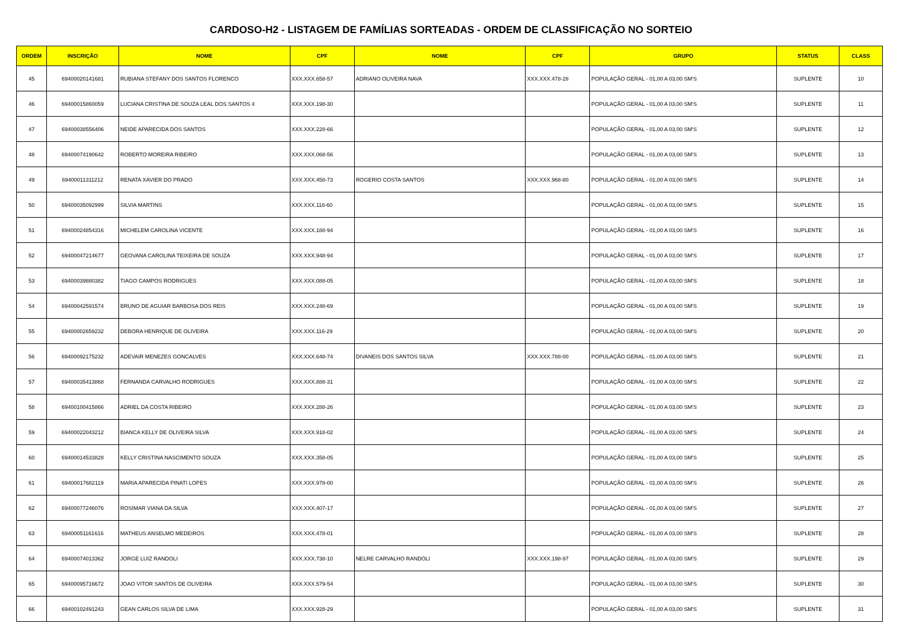CARDOSO-H2 - LISTAGEM DE FAMÍLIAS SORTEADAS - ORDEM DE CLASSIFICAÇÃO NO SORTEIO
| ORDEM | INSCRIÇÃO | NOME | CPF | NOME | CPF | GRUPO | STATUS | CLASS |
| --- | --- | --- | --- | --- | --- | --- | --- | --- |
| 45 | 69400020141681 | RUBIANA STEFANY DOS SANTOS FLORENCO | XXX.XXX.658-57 | ADRIANO OLIVEIRA NAVA | XXX.XXX.478-28 | POPULAÇÃO GERAL - 01,00 A 03,00 SM'S | SUPLENTE | 10 |
| 46 | 69400015860059 | LUCIANA CRISTINA DE SOUZA LEAL DOS SANTOS 4 | XXX.XXX.198-30 | | | POPULAÇÃO GERAL - 01,00 A 03,00 SM'S | SUPLENTE | 11 |
| 47 | 69400038556406 | NEIDE APARECIDA DOS SANTOS | XXX.XXX.228-66 | | | POPULAÇÃO GERAL - 01,00 A 03,00 SM'S | SUPLENTE | 12 |
| 48 | 69400074190642 | ROBERTO MOREIRA RIBEIRO | XXX.XXX.068-56 | | | POPULAÇÃO GERAL - 01,00 A 03,00 SM'S | SUPLENTE | 13 |
| 49 | 69400011311212 | RENATA XAVIER DO PRADO | XXX.XXX.458-73 | ROGERIO COSTA SANTOS | XXX.XXX.968-80 | POPULAÇÃO GERAL - 01,00 A 03,00 SM'S | SUPLENTE | 14 |
| 50 | 69400035092999 | SILVIA MARTINS | XXX.XXX.118-60 | | | POPULAÇÃO GERAL - 01,00 A 03,00 SM'S | SUPLENTE | 15 |
| 51 | 69400024854316 | MICHELEM CAROLINA VICENTE | XXX.XXX.188-94 | | | POPULAÇÃO GERAL - 01,00 A 03,00 SM'S | SUPLENTE | 16 |
| 52 | 69400047214677 | GEOVANA CAROLINA TEIXEIRA DE SOUZA | XXX.XXX.948-94 | | | POPULAÇÃO GERAL - 01,00 A 03,00 SM'S | SUPLENTE | 17 |
| 53 | 69400039880382 | TIAGO CAMPOS RODRIGUES | XXX.XXX.088-05 | | | POPULAÇÃO GERAL - 01,00 A 03,00 SM'S | SUPLENTE | 18 |
| 54 | 69400042591574 | BRUNO DE AGUIAR BARBOSA DOS REIS | XXX.XXX.248-69 | | | POPULAÇÃO GERAL - 01,00 A 03,00 SM'S | SUPLENTE | 19 |
| 55 | 69400002659232 | DEBORA HENRIQUE DE OLIVEIRA | XXX.XXX.116-29 | | | POPULAÇÃO GERAL - 01,00 A 03,00 SM'S | SUPLENTE | 20 |
| 56 | 69400092175232 | ADEVAIR MENEZES GONCALVES | XXX.XXX.648-74 | DIVANEIS DOS SANTOS SILVA | XXX.XXX.788-00 | POPULAÇÃO GERAL - 01,00 A 03,00 SM'S | SUPLENTE | 21 |
| 57 | 69400035413868 | FERNANDA CARVALHO RODRIGUES | XXX.XXX.888-31 | | | POPULAÇÃO GERAL - 01,00 A 03,00 SM'S | SUPLENTE | 22 |
| 58 | 69400100415866 | ADRIEL DA COSTA RIBEIRO | XXX.XXX.288-26 | | | POPULAÇÃO GERAL - 01,00 A 03,00 SM'S | SUPLENTE | 23 |
| 59 | 69400022043212 | BIANCA KELLY DE OLIVEIRA SILVA | XXX.XXX.918-02 | | | POPULAÇÃO GERAL - 01,00 A 03,00 SM'S | SUPLENTE | 24 |
| 60 | 69400014533828 | KELLY CRISTINA NASCIMENTO SOUZA | XXX.XXX.358-05 | | | POPULAÇÃO GERAL - 01,00 A 03,00 SM'S | SUPLENTE | 25 |
| 61 | 69400017682119 | MARIA APARECIDA PINATI LOPES | XXX.XXX.978-00 | | | POPULAÇÃO GERAL - 01,00 A 03,00 SM'S | SUPLENTE | 26 |
| 62 | 69400077246076 | ROSIMAR VIANA DA SILVA | XXX.XXX.407-17 | | | POPULAÇÃO GERAL - 01,00 A 03,00 SM'S | SUPLENTE | 27 |
| 63 | 69400051161616 | MATHEUS ANSELMO MEDEIROS | XXX.XXX.478-01 | | | POPULAÇÃO GERAL - 01,00 A 03,00 SM'S | SUPLENTE | 28 |
| 64 | 69400074013362 | JORGE LUIZ RANDOLI | XXX.XXX.738-10 | NELRE CARVALHO RANDOLI | XXX.XXX.198-97 | POPULAÇÃO GERAL - 01,00 A 03,00 SM'S | SUPLENTE | 29 |
| 65 | 69400095716672 | JOAO VITOR SANTOS DE OLIVEIRA | XXX.XXX.579-54 | | | POPULAÇÃO GERAL - 01,00 A 03,00 SM'S | SUPLENTE | 30 |
| 66 | 69400102491243 | GEAN CARLOS SILVA DE LIMA | XXX.XXX.928-29 | | | POPULAÇÃO GERAL - 01,00 A 03,00 SM'S | SUPLENTE | 31 |